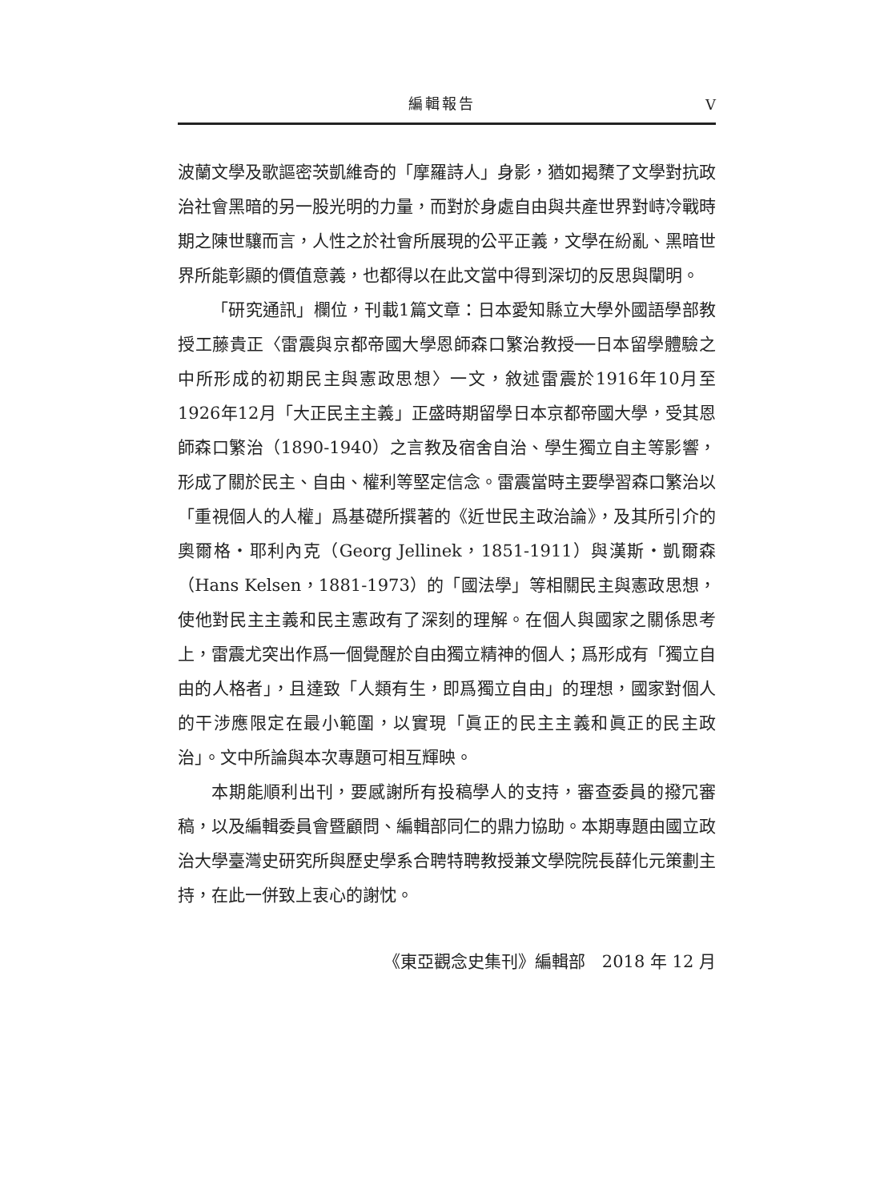編輯報告 V
波蘭文學及歌謳密茨凱維奇的「摩羅詩人」身影，猶如揭櫫了文學對抗政治社會黑暗的另一股光明的力量，而對於身處自由與共產世界對峙冷戰時期之陳世驤而言，人性之於社會所展現的公平正義，文學在紛亂、黑暗世界所能彰顯的價值意義，也都得以在此文當中得到深切的反思與闡明。
「研究通訊」欄位，刊載1篇文章：日本愛知縣立大學外國語學部教授工藤貴正〈雷震與京都帝國大學恩師森口繁治教授──日本留學體驗之中所形成的初期民主與憲政思想〉一文，敘述雷震於1916年10月至1926年12月「大正民主主義」正盛時期留學日本京都帝國大學，受其恩師森口繁治（1890-1940）之言教及宿舍自治、學生獨立自主等影響，形成了關於民主、自由、權利等堅定信念。雷震當時主要學習森口繁治以「重視個人的人權」爲基礎所撰著的《近世民主政治論》，及其所引介的奧爾格・耶利內克（Georg Jellinek，1851-1911）與漢斯・凱爾森（Hans Kelsen，1881-1973）的「國法學」等相關民主與憲政思想，使他對民主主義和民主憲政有了深刻的理解。在個人與國家之關係思考上，雷震尤突出作爲一個覺醒於自由獨立精神的個人；爲形成有「獨立自由的人格者」，且達致「人類有生，即爲獨立自由」的理想，國家對個人的干涉應限定在最小範圍，以實現「眞正的民主主義和眞正的民主政治」。文中所論與本次專題可相互輝映。
本期能順利出刊，要感謝所有投稿學人的支持，審查委員的撥冗審稿，以及編輯委員會暨顧問、編輯部同仁的鼎力協助。本期專題由國立政治大學臺灣史研究所與歷史學系合聘特聘教授兼文學院院長薛化元策劃主持，在此一併致上衷心的謝忱。
《東亞觀念史集刊》編輯部　2018 年 12 月